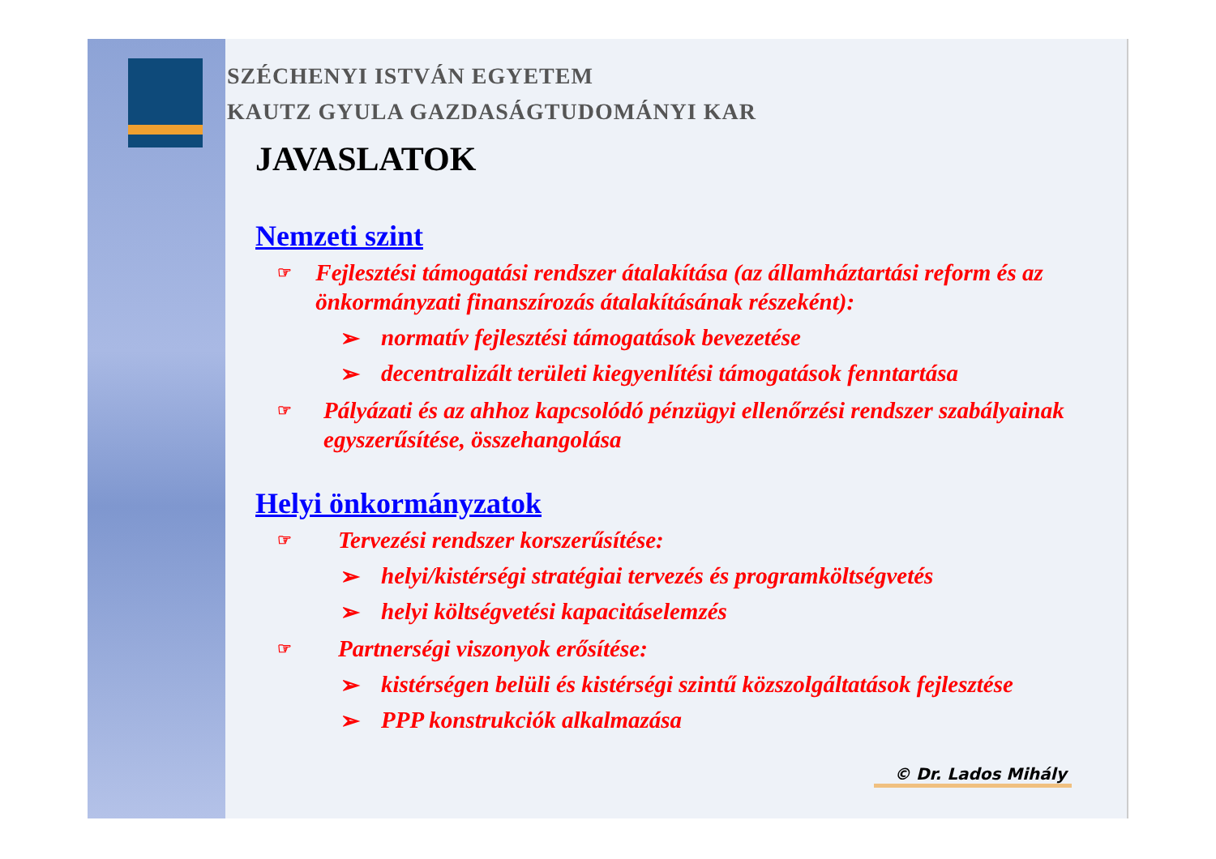SZÉCHENYI ISTVÁN EGYETEM
KAUTZ GYULA GAZDASÁGTUDOMÁNYI KAR
JAVASLATOK
Nemzeti szint
☞ Fejlesztési támogatási rendszer átalakítása (az államháztartási reform és az önkormányzati finanszírozás átalakításának részeként):
➢ normatív fejlesztési támogatások bevezetése
➢ decentralizált területi kiegyenlítési támogatások fenntartása
☞ Pályázati és az ahhoz kapcsolódó pénzügyi ellenőrzési rendszer szabályainak egyszerűsítése, összehangolása
Helyi önkormányzatok
☞ Tervezési rendszer korszerűsítése:
➢ helyi/kistérségi stratégiai tervezés és programköltségvetés
➢ helyi költségvetési kapacitáselemzés
☞ Partnerségi viszonyok erősítése:
➢ kistérségen belüli és kistérségi szintű közszolgáltatások fejlesztése
➢ PPP konstrukciók alkalmazása
© Dr. Lados Mihály